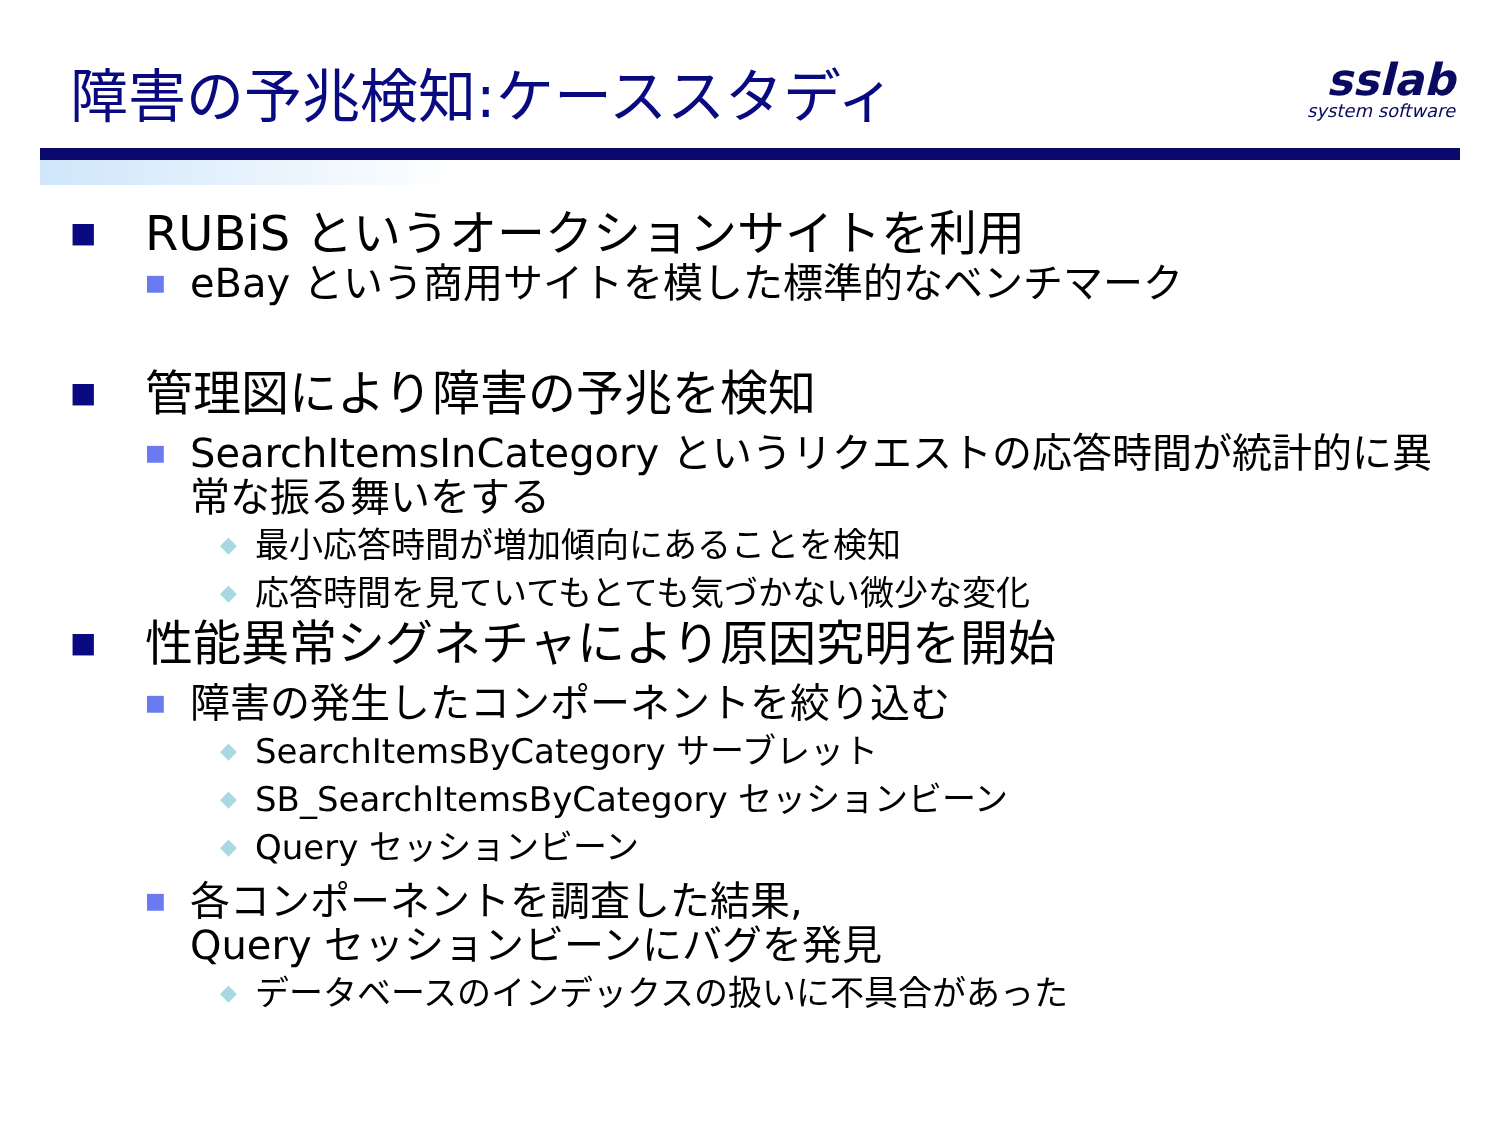障害の予兆検知:ケーススタディ sslab
system software
■ RUBiS というオークションサイトを利用
■ eBay という商用サイトを模した標準的なベンチマーク
■ 管理図により障害の予兆を検知
■ SearchItemsInCategory というリクエストの応答時間が統計的に異常な振る舞いをする
◆ 最小応答時間が増加傾向にあることを検知
◆ 応答時間を見ていてもとても気づかない微少な変化
■ 性能異常シグネチャにより原因究明を開始
■ 障害の発生したコンポーネントを絞り込む
◆ SearchItemsByCategory サーブレット
◆ SB_SearchItemsByCategory セッションビーン
◆ Query セッションビーン
■ 各コンポーネントを調査した結果,
Query セッションビーンにバグを発見
◆ データベースのインデックスの扱いに不具合があった